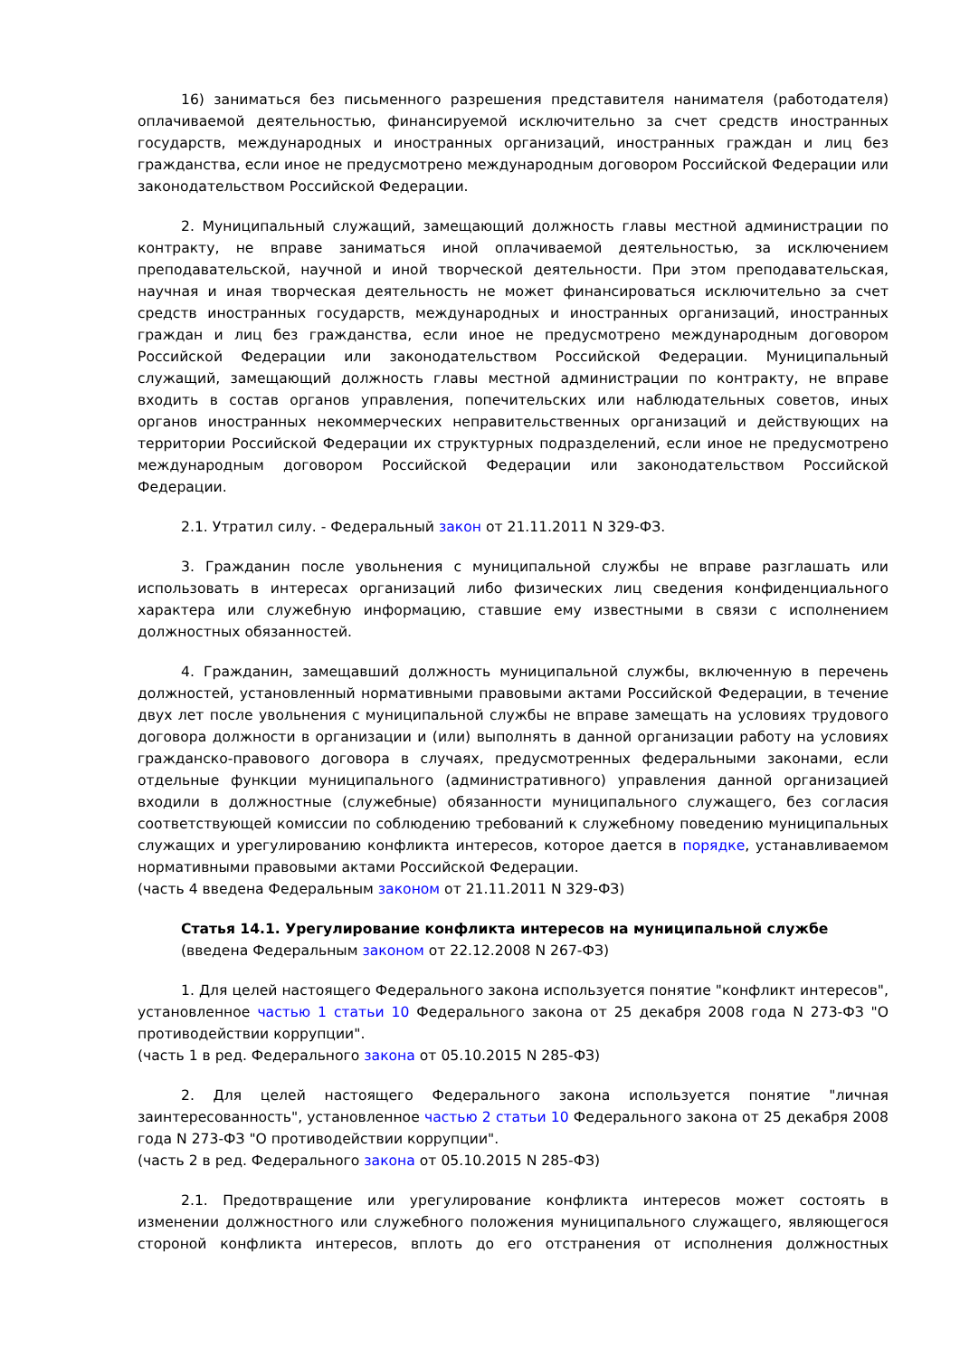16) заниматься без письменного разрешения представителя нанимателя (работодателя) оплачиваемой деятельностью, финансируемой исключительно за счет средств иностранных государств, международных и иностранных организаций, иностранных граждан и лиц без гражданства, если иное не предусмотрено международным договором Российской Федерации или законодательством Российской Федерации.
2. Муниципальный служащий, замещающий должность главы местной администрации по контракту, не вправе заниматься иной оплачиваемой деятельностью, за исключением преподавательской, научной и иной творческой деятельности. При этом преподавательская, научная и иная творческая деятельность не может финансироваться исключительно за счет средств иностранных государств, международных и иностранных организаций, иностранных граждан и лиц без гражданства, если иное не предусмотрено международным договором Российской Федерации или законодательством Российской Федерации. Муниципальный служащий, замещающий должность главы местной администрации по контракту, не вправе входить в состав органов управления, попечительских или наблюдательных советов, иных органов иностранных некоммерческих неправительственных организаций и действующих на территории Российской Федерации их структурных подразделений, если иное не предусмотрено международным договором Российской Федерации или законодательством Российской Федерации.
2.1. Утратил силу. - Федеральный закон от 21.11.2011 N 329-ФЗ.
3. Гражданин после увольнения с муниципальной службы не вправе разглашать или использовать в интересах организаций либо физических лиц сведения конфиденциального характера или служебную информацию, ставшие ему известными в связи с исполнением должностных обязанностей.
4. Гражданин, замещавший должность муниципальной службы, включенную в перечень должностей, установленный нормативными правовыми актами Российской Федерации, в течение двух лет после увольнения с муниципальной службы не вправе замещать на условиях трудового договора должности в организации и (или) выполнять в данной организации работу на условиях гражданско-правового договора в случаях, предусмотренных федеральными законами, если отдельные функции муниципального (административного) управления данной организацией входили в должностные (служебные) обязанности муниципального служащего, без согласия соответствующей комиссии по соблюдению требований к служебному поведению муниципальных служащих и урегулированию конфликта интересов, которое дается в порядке, устанавливаемом нормативными правовыми актами Российской Федерации.
(часть 4 введена Федеральным законом от 21.11.2011 N 329-ФЗ)
Статья 14.1. Урегулирование конфликта интересов на муниципальной службе
(введена Федеральным законом от 22.12.2008 N 267-ФЗ)
1. Для целей настоящего Федерального закона используется понятие "конфликт интересов", установленное частью 1 статьи 10 Федерального закона от 25 декабря 2008 года N 273-ФЗ "О противодействии коррупции".
(часть 1 в ред. Федерального закона от 05.10.2015 N 285-ФЗ)
2. Для целей настоящего Федерального закона используется понятие "личная заинтересованность", установленное частью 2 статьи 10 Федерального закона от 25 декабря 2008 года N 273-ФЗ "О противодействии коррупции".
(часть 2 в ред. Федерального закона от 05.10.2015 N 285-ФЗ)
2.1. Предотвращение или урегулирование конфликта интересов может состоять в изменении должностного или служебного положения муниципального служащего, являющегося стороной конфликта интересов, вплоть до его отстранения от исполнения должностных